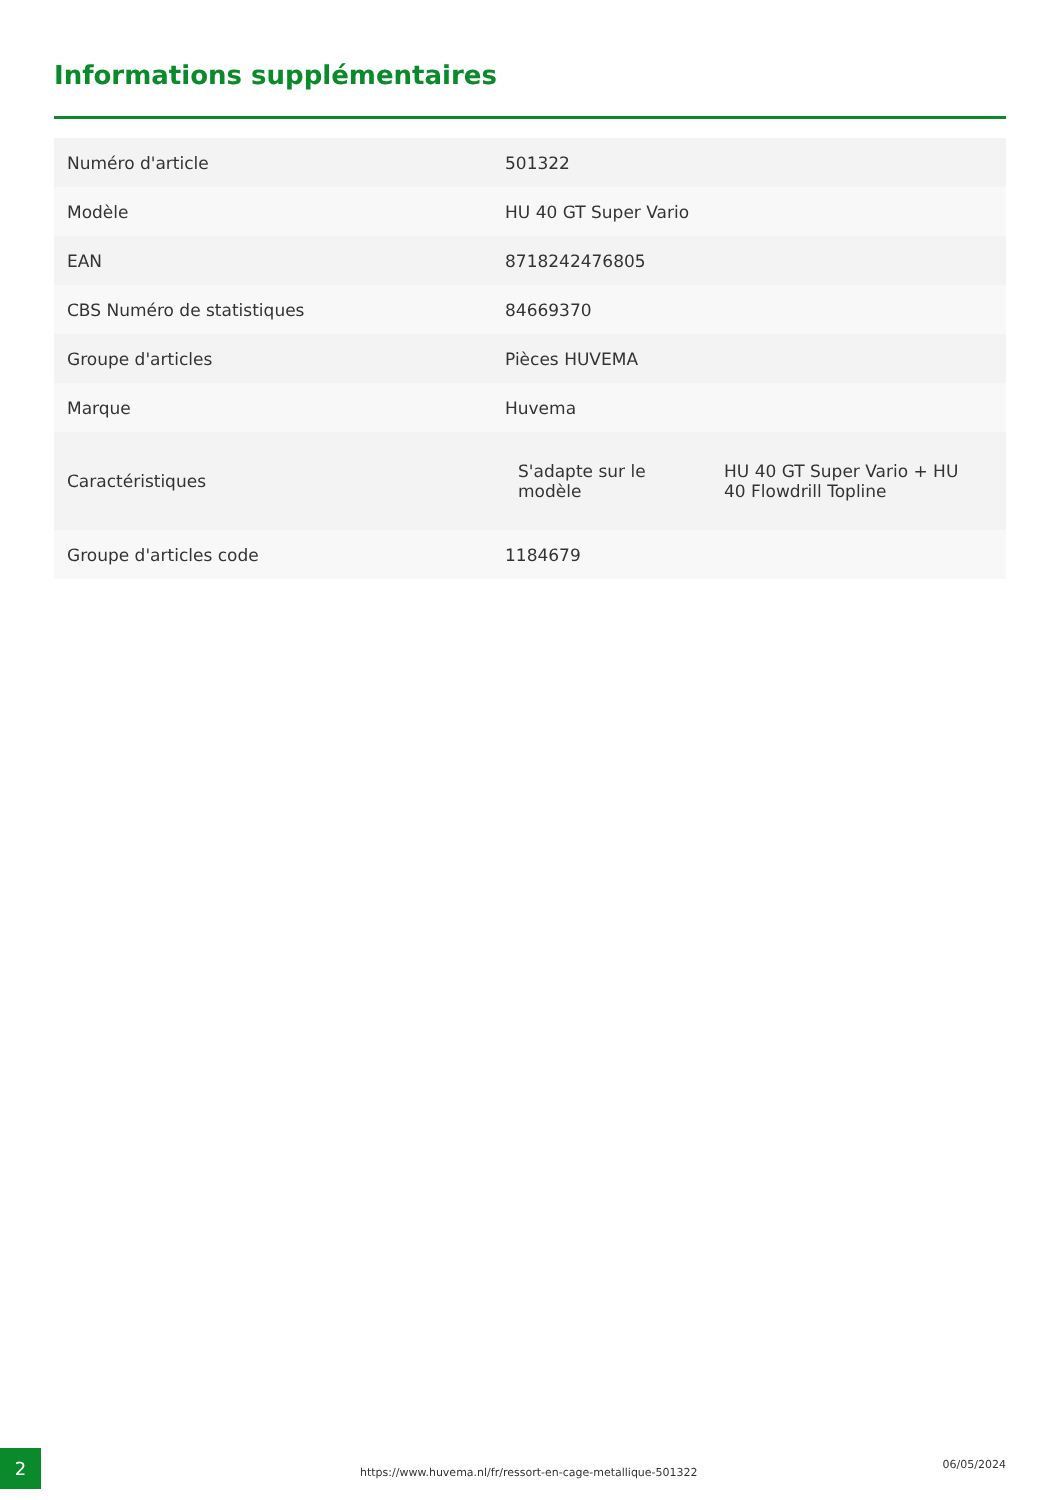Informations supplémentaires
| Numéro d'article | 501322 |
| Modèle | HU 40 GT Super Vario |
| EAN | 8718242476805 |
| CBS Numéro de statistiques | 84669370 |
| Groupe d'articles | Pièces HUVEMA |
| Marque | Huvema |
| Caractéristiques | / S'adapte sur le modèle / HU 40 GT Super Vario + HU 40 Flowdrill Topline / |
| Groupe d'articles code | 1184679 |
2
https://www.huvema.nl/fr/ressort-en-cage-metallique-501322
06/05/2024